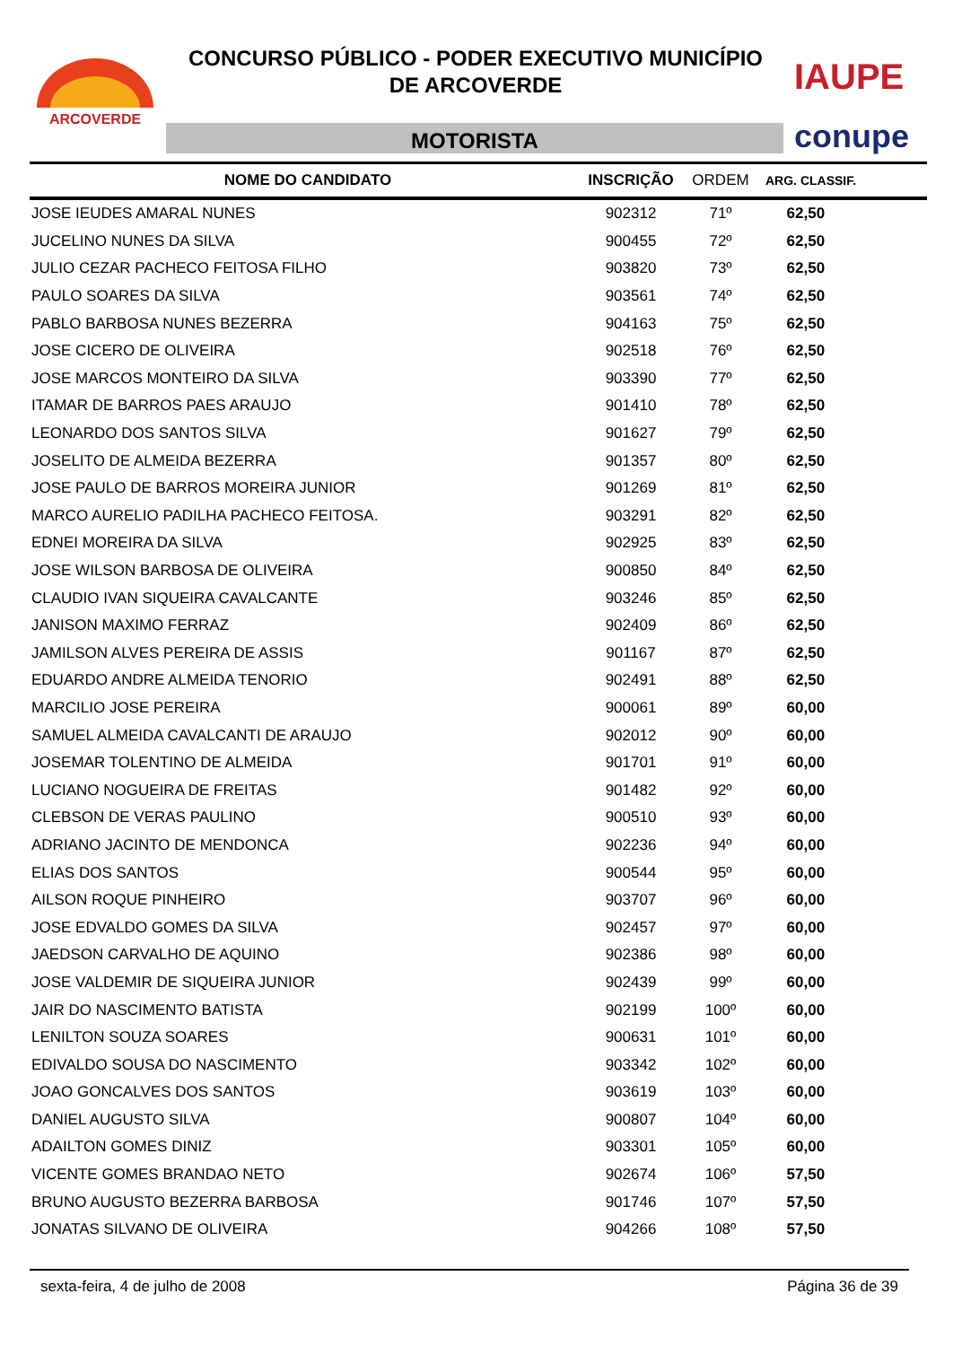ARCOVERDE
CONCURSO PÚBLICO - PODER EXECUTIVO MUNICÍPIO
DE ARCOVERDE
MOTORISTA
IAUPE
conupe
| NOME DO CANDIDATO | INSCRIÇÃO | ORDEM | ARG. CLASSIF. |
| --- | --- | --- | --- |
| JOSE IEUDES AMARAL NUNES | 902312 | 71º | 62,50 |
| JUCELINO NUNES DA SILVA | 900455 | 72º | 62,50 |
| JULIO CEZAR PACHECO FEITOSA FILHO | 903820 | 73º | 62,50 |
| PAULO SOARES DA SILVA | 903561 | 74º | 62,50 |
| PABLO BARBOSA NUNES BEZERRA | 904163 | 75º | 62,50 |
| JOSE CICERO DE OLIVEIRA | 902518 | 76º | 62,50 |
| JOSE MARCOS MONTEIRO DA SILVA | 903390 | 77º | 62,50 |
| ITAMAR DE BARROS PAES ARAUJO | 901410 | 78º | 62,50 |
| LEONARDO DOS SANTOS SILVA | 901627 | 79º | 62,50 |
| JOSELITO DE ALMEIDA BEZERRA | 901357 | 80º | 62,50 |
| JOSE PAULO DE BARROS MOREIRA JUNIOR | 901269 | 81º | 62,50 |
| MARCO AURELIO PADILHA PACHECO FEITOSA. | 903291 | 82º | 62,50 |
| EDNEI MOREIRA DA SILVA | 902925 | 83º | 62,50 |
| JOSE WILSON BARBOSA DE OLIVEIRA | 900850 | 84º | 62,50 |
| CLAUDIO IVAN SIQUEIRA CAVALCANTE | 903246 | 85º | 62,50 |
| JANISON MAXIMO FERRAZ | 902409 | 86º | 62,50 |
| JAMILSON ALVES PEREIRA DE ASSIS | 901167 | 87º | 62,50 |
| EDUARDO ANDRE ALMEIDA TENORIO | 902491 | 88º | 62,50 |
| MARCILIO JOSE PEREIRA | 900061 | 89º | 60,00 |
| SAMUEL ALMEIDA CAVALCANTI DE ARAUJO | 902012 | 90º | 60,00 |
| JOSEMAR TOLENTINO DE ALMEIDA | 901701 | 91º | 60,00 |
| LUCIANO NOGUEIRA DE FREITAS | 901482 | 92º | 60,00 |
| CLEBSON DE VERAS PAULINO | 900510 | 93º | 60,00 |
| ADRIANO JACINTO DE MENDONCA | 902236 | 94º | 60,00 |
| ELIAS DOS SANTOS | 900544 | 95º | 60,00 |
| AILSON ROQUE PINHEIRO | 903707 | 96º | 60,00 |
| JOSE EDVALDO GOMES DA SILVA | 902457 | 97º | 60,00 |
| JAEDSON CARVALHO DE AQUINO | 902386 | 98º | 60,00 |
| JOSE VALDEMIR DE SIQUEIRA JUNIOR | 902439 | 99º | 60,00 |
| JAIR DO NASCIMENTO BATISTA | 902199 | 100º | 60,00 |
| LENILTON SOUZA SOARES | 900631 | 101º | 60,00 |
| EDIVALDO SOUSA DO NASCIMENTO | 903342 | 102º | 60,00 |
| JOAO GONCALVES DOS SANTOS | 903619 | 103º | 60,00 |
| DANIEL AUGUSTO SILVA | 900807 | 104º | 60,00 |
| ADAILTON GOMES DINIZ | 903301 | 105º | 60,00 |
| VICENTE GOMES BRANDAO NETO | 902674 | 106º | 57,50 |
| BRUNO AUGUSTO BEZERRA BARBOSA | 901746 | 107º | 57,50 |
| JONATAS SILVANO DE OLIVEIRA | 904266 | 108º | 57,50 |
sexta-feira, 4 de julho de 2008 Página 36 de 39